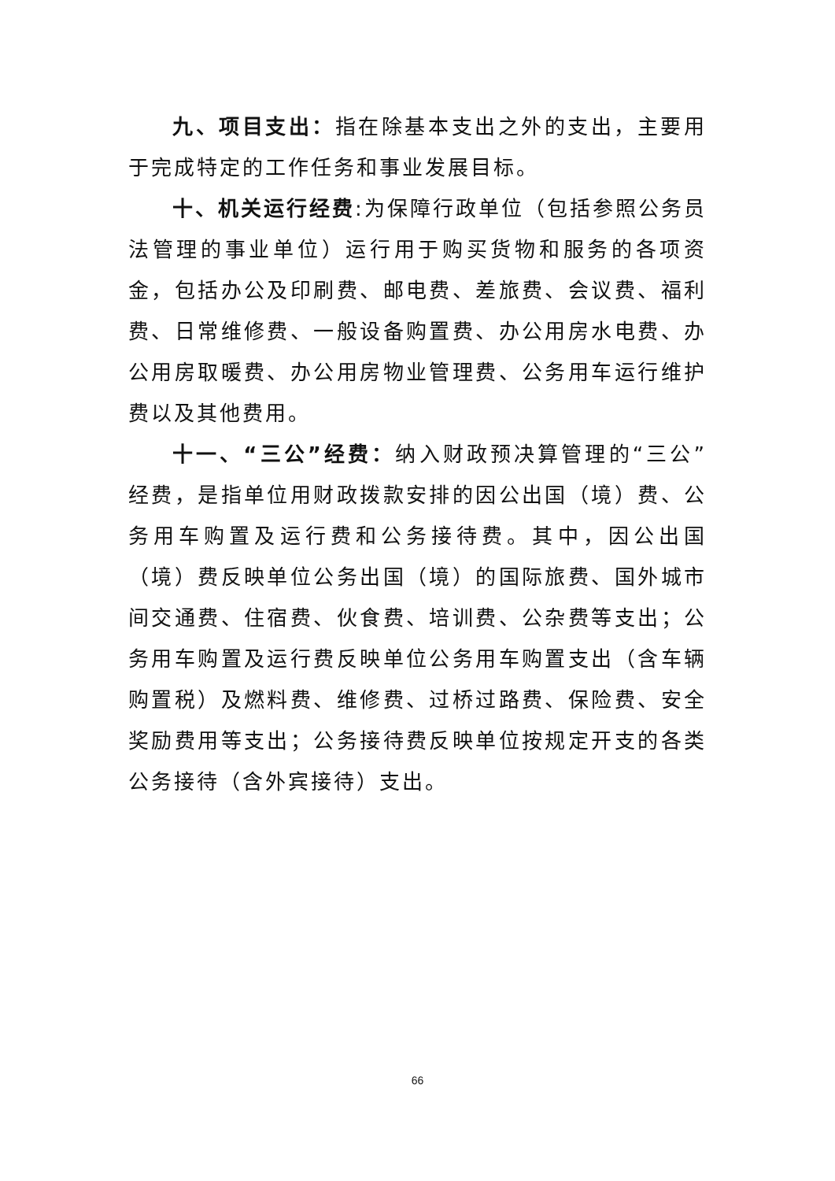九、项目支出：指在除基本支出之外的支出，主要用于完成特定的工作任务和事业发展目标。
十、机关运行经费:为保障行政单位（包括参照公务员法管理的事业单位）运行用于购买货物和服务的各项资金，包括办公及印刷费、邮电费、差旅费、会议费、福利费、日常维修费、一般设备购置费、办公用房水电费、办公用房取暖费、办公用房物业管理费、公务用车运行维护费以及其他费用。
十一、“三公”经费：纳入财政预决算管理的“三公”经费，是指单位用财政拨款安排的因公出国（境）费、公务用车购置及运行费和公务接待费。其中，因公出国（境）费反映单位公务出国（境）的国际旅费、国外城市间交通费、住宿费、伙食费、培训费、公杂费等支出；公务用车购置及运行费反映单位公务用车购置支出（含车辆购置税）及燃料费、维修费、过桥过路费、保险费、安全奖励费用等支出；公务接待费反映单位按规定开支的各类公务接待（含外宾接待）支出。
66